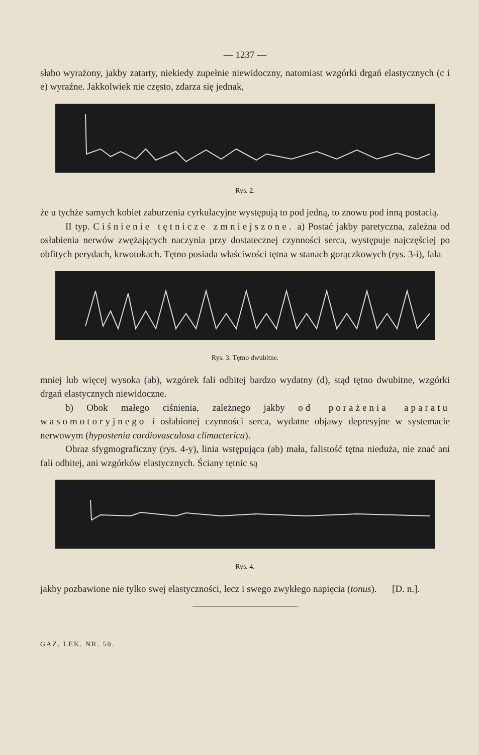— 1237 —
słabo wyrażony, jakby zatarty, niekiedy zupełnie niewidoczny, natomiast wzgórki drgań elastycznych (c i e) wyraźne. Jakkolwiek nie często, zdarza się jednak,
Rys. 2.
że u tychże samych kobiet zaburzenia cyrkulacyjne występują to pod jedną, to znowu pod inną postacią.
II typ. Ciśnienie tętnicze zmniejszone. a) Postać jakby paretyczna, zależna od osłabienia nerwów zwężających naczynia przy dostatecznej czynności serca, występuje najczęściej po obfitych perydach, krwotokach. Tętno posiada właściwości tętna w stanach gorączkowych (rys. 3-i), fala
Rys. 3. Tętno dwubitne.
mniej lub więcej wysoka (ab), wzgórek fali odbitej bardzo wydatny (d), stąd tętno dwubitne, wzgórki drgań elastycznych niewidoczne.
b) Obok małego ciśnienia, zależnego jakby od porażenia aparatu wasomotoryjnego i osłabionej czynności serca, wydatne objawy depresyjne w systemacie nerwowym (hypostenia cardiovasculosa climacterica).
Obraz sfygmograficzny (rys. 4-y), linia wstępująca (ab) mała, falistość tętna nieduża, nie znać ani fali odbitej, ani wzgórków elastycznych. Ściany tętnic są
Rys. 4.
jakby pozbawione nie tylko swej elastyczności, lecz i swego zwykłego napięcia (tonus). [D. n.].
GAZ. LEK. NR. 50.